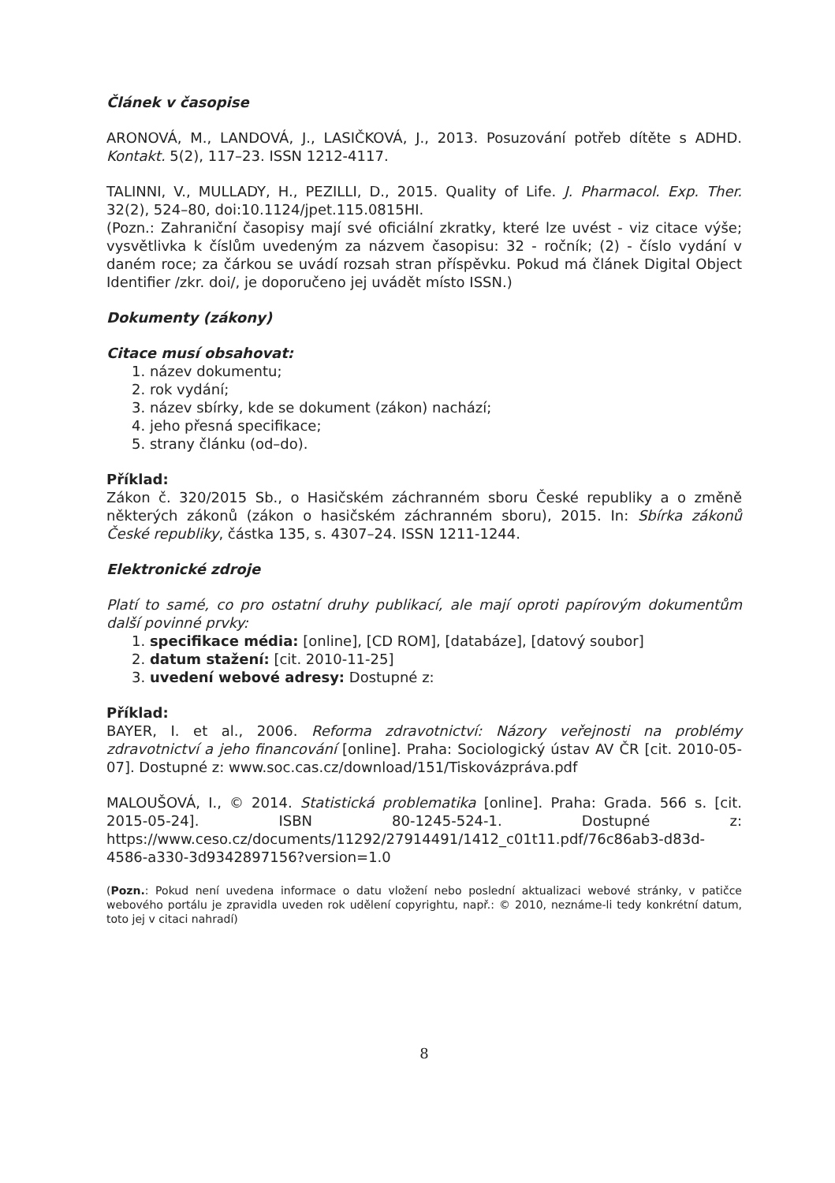Článek v časopise
ARONOVÁ, M., LANDOVÁ, J., LASIČKOVÁ, J., 2013. Posuzování potřeb dítěte s ADHD. Kontakt. 5(2), 117–23. ISSN 1212-4117.
TALINNI, V., MULLADY, H., PEZILLI, D., 2015. Quality of Life. J. Pharmacol. Exp. Ther. 32(2), 524–80, doi:10.1124/jpet.115.0815HI.
(Pozn.: Zahraniční časopisy mají své oficiální zkratky, které lze uvést - viz citace výše; vysvětlivka k číslům uvedeným za názvem časopisu: 32 - ročník; (2) - číslo vydání v daném roce; za čárkou se uvádí rozsah stran příspěvku. Pokud má článek Digital Object Identifier /zkr. doi/, je doporučeno jej uvádět místo ISSN.)
Dokumenty (zákony)
Citace musí obsahovat:
1. název dokumentu;
2. rok vydání;
3. název sbírky, kde se dokument (zákon) nachází;
4. jeho přesná specifikace;
5. strany článku (od–do).
Příklad:
Zákon č. 320/2015 Sb., o Hasičském záchranném sboru České republiky a o změně některých zákonů (zákon o hasičském záchranném sboru), 2015. In: Sbírka zákonů České republiky, částka 135, s. 4307–24. ISSN 1211-1244.
Elektronické zdroje
Platí to samé, co pro ostatní druhy publikací, ale mají oproti papírovým dokumentům další povinné prvky:
1. specifikace média: [online], [CD ROM], [databáze], [datový soubor]
2. datum stažení: [cit. 2010-11-25]
3. uvedení webové adresy: Dostupné z:
Příklad:
BAYER, I. et al., 2006. Reforma zdravotnictví: Názory veřejnosti na problémy zdravotnictví a jeho financování [online]. Praha: Sociologický ústav AV ČR [cit. 2010-05-07]. Dostupné z: www.soc.cas.cz/download/151/Tiskovázpráva.pdf
MALOUŠOVÁ, I., © 2014. Statistická problematika [online]. Praha: Grada. 566 s. [cit. 2015-05-24]. ISBN 80-1245-524-1. Dostupné z: https://www.ceso.cz/documents/11292/27914491/1412_c01t11.pdf/76c86ab3-d83d-4586-a330-3d9342897156?version=1.0
(Pozn.: Pokud není uvedena informace o datu vložení nebo poslední aktualizaci webové stránky, v patičce webového portálu je zpravidla uveden rok udělení copyrightu, např.: © 2010, neznáme-li tedy konkrétní datum, toto jej v citaci nahradí)
8